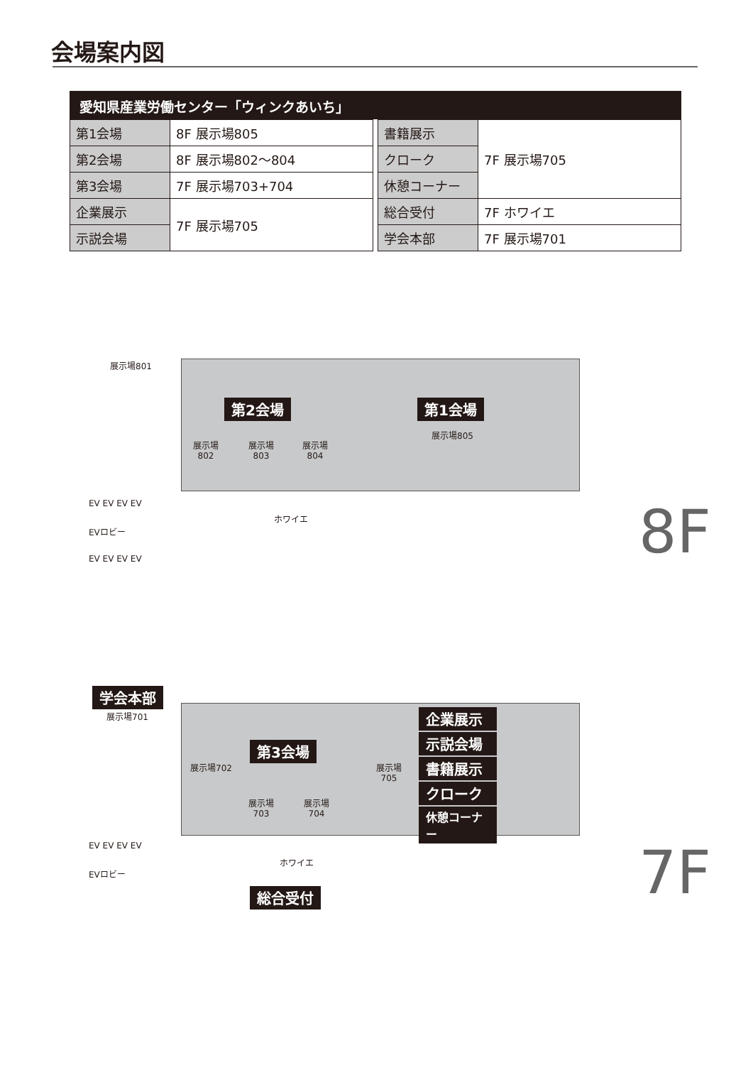会場案内図
愛知県産業労働センター「ウィンクあいち」
| 第1会場 | 8F 展示場805 |
| 第2会場 | 8F 展示場802～804 |
| 第3会場 | 7F 展示場703+704 |
| 企業展示 | 7F 展示場705 |
| 示説会場 | |
| 書籍展示 | 7F 展示場705 |
| クローク | |
| 休憩コーナー | |
| 総合受付 | 7F ホワイエ |
| 学会本部 | 7F 展示場701 |
展示場801
第2会場 第1会場
展示場
802
展示場
803
展示場
804
展示場805
EV EV EV EV
EVロビー
EV EV EV EV
ホワイエ 8F
学会本部
展示場701
展示場702
第3会場
展示場
703
展示場
704
展示場
705
企業展示
示説会場
書籍展示
クローク
休憩コーナー
EV EV EV EV
EVロビー
ホワイエ
総合受付 7F